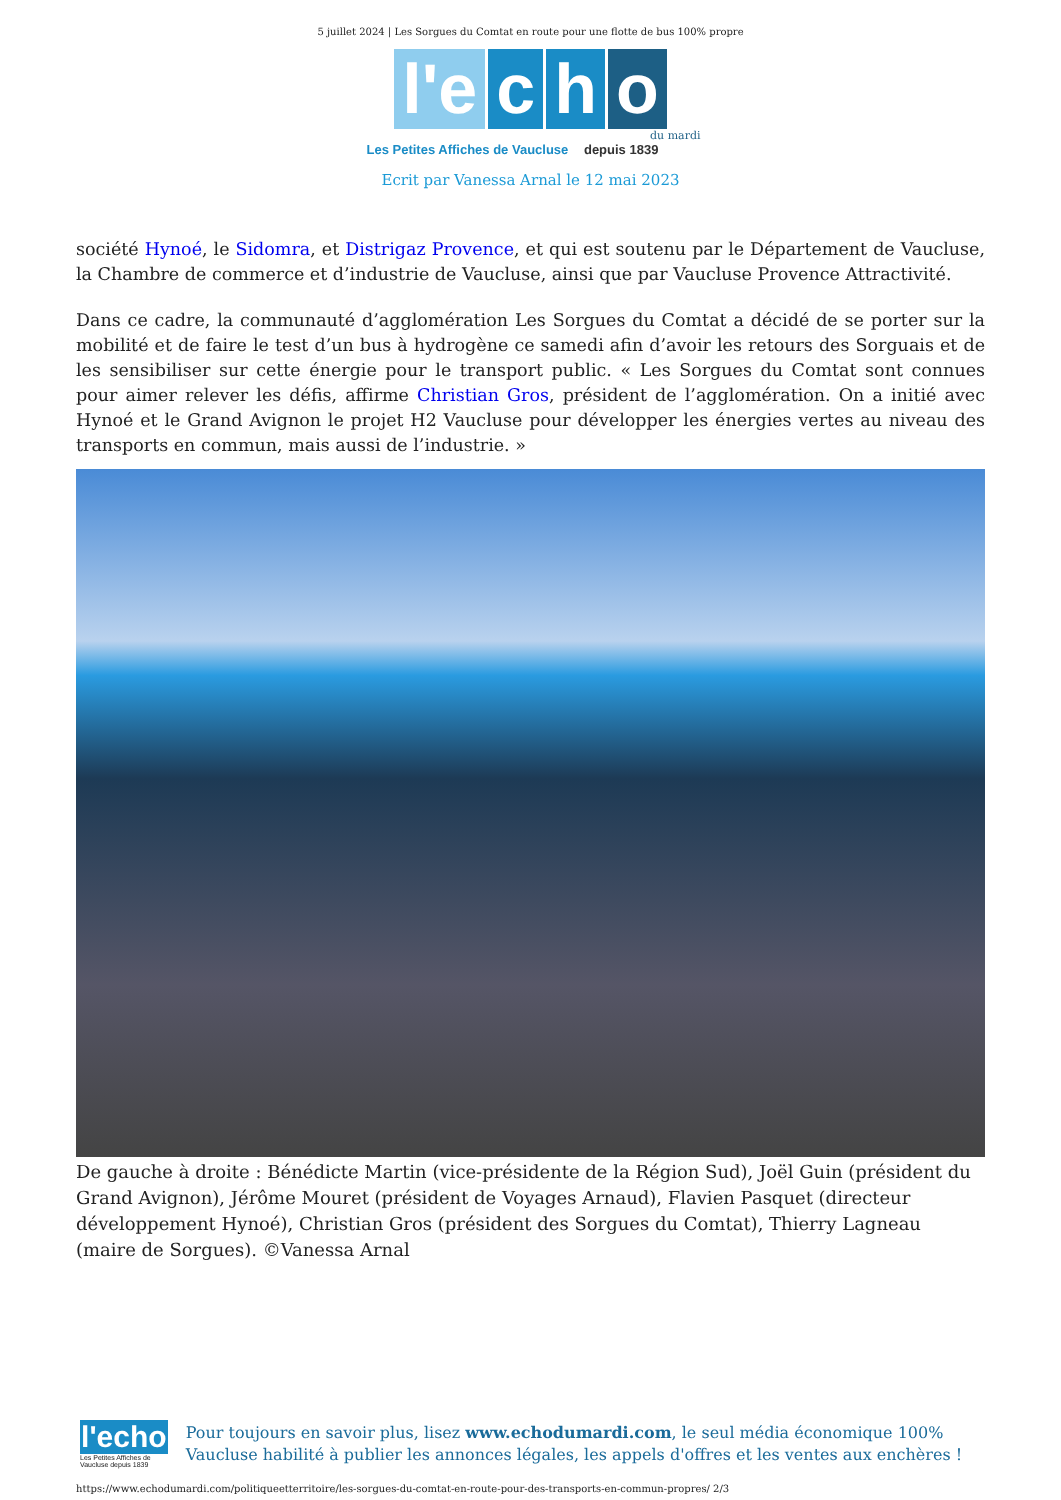5 juillet 2024 | Les Sorgues du Comtat en route pour une flotte de bus 100% propre
l'e c h o
du mardi
Les Petites Affiches de Vaucluse depuis 1839
Ecrit par Vanessa Arnal le 12 mai 2023
société Hynoé, le Sidomra, et Distrigaz Provence, et qui est soutenu par le Département de Vaucluse, la Chambre de commerce et d’industrie de Vaucluse, ainsi que par Vaucluse Provence Attractivité.
Dans ce cadre, la communauté d’agglomération Les Sorgues du Comtat a décidé de se porter sur la mobilité et de faire le test d’un bus à hydrogène ce samedi afin d’avoir les retours des Sorguais et de les sensibiliser sur cette énergie pour le transport public. « Les Sorgues du Comtat sont connues pour aimer relever les défis, affirme Christian Gros, président de l’agglomération. On a initié avec Hynoé et le Grand Avignon le projet H2 Vaucluse pour développer les énergies vertes au niveau des transports en commun, mais aussi de l’industrie. »
De gauche à droite : Bénédicte Martin (vice-présidente de la Région Sud), Joël Guin (président du Grand Avignon), Jérôme Mouret (président de Voyages Arnaud), Flavien Pasquet (directeur développement Hynoé), Christian Gros (président des Sorgues du Comtat), Thierry Lagneau (maire de Sorgues). ©Vanessa Arnal
l'echo
Les Petites Affiches de Vaucluse depuis 1839
Pour toujours en savoir plus, lisez www.echodumardi.com, le seul média économique 100% Vaucluse habilité à publier les annonces légales, les appels d'offres et les ventes aux enchères !
https://www.echodumardi.com/politiqueetterritoire/les-sorgues-du-comtat-en-route-pour-des-transports-en-commun-propres/ 2/3